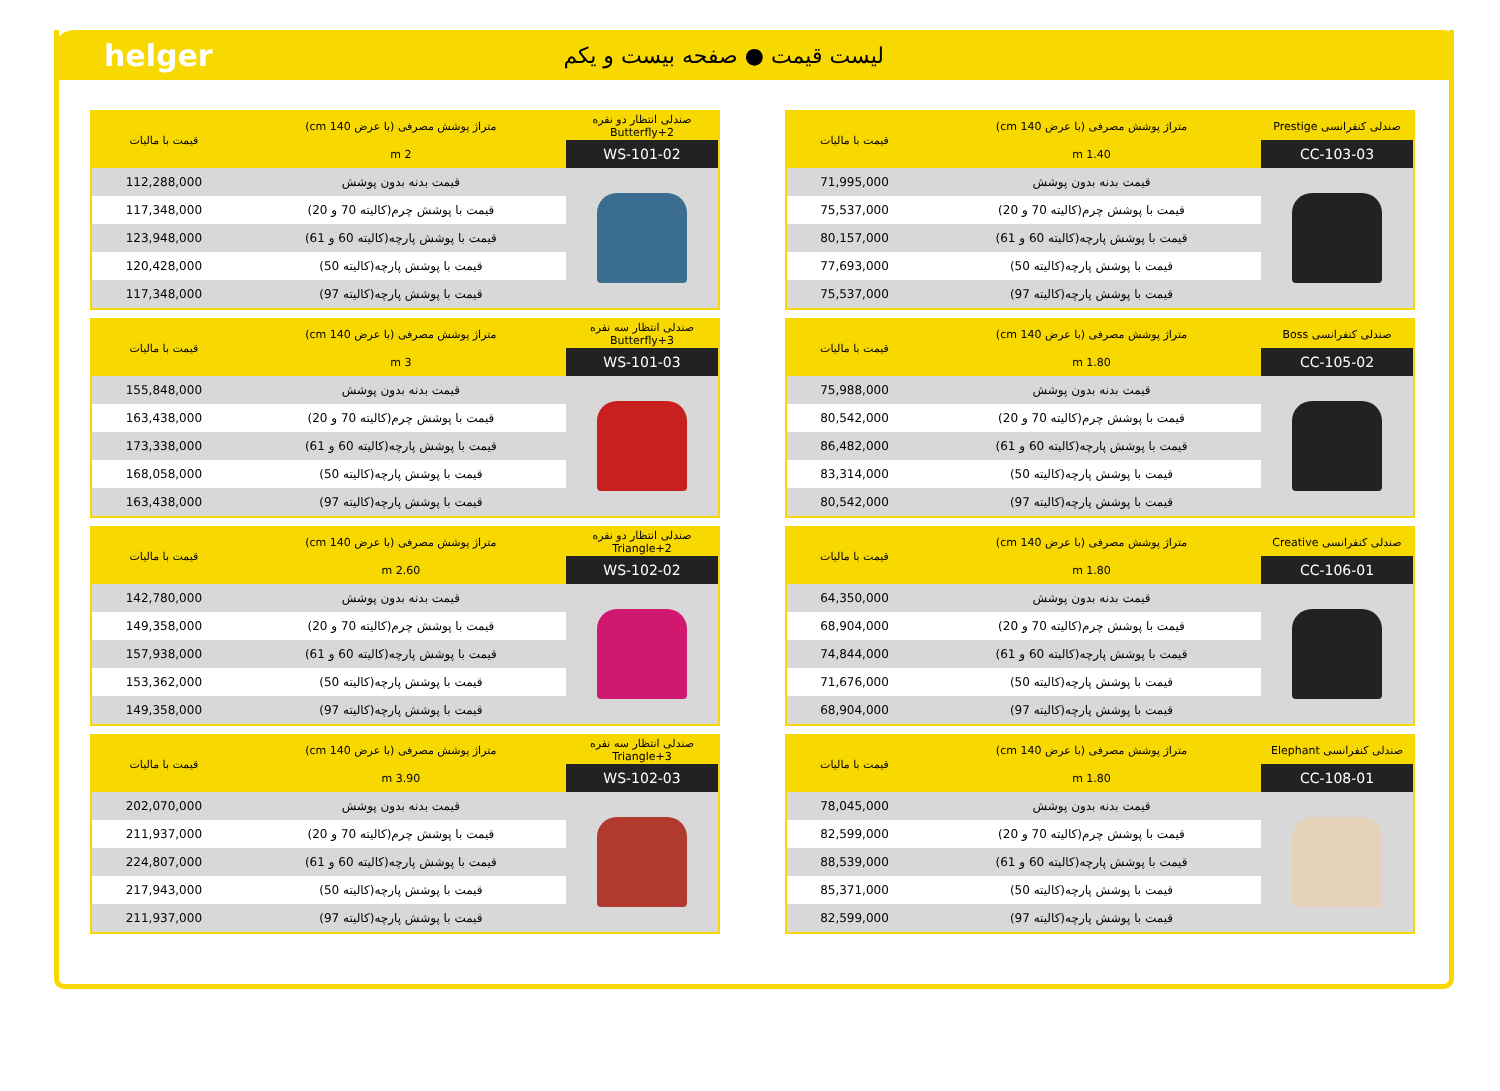helger لیست قیمت ● صفحه بیست و یکم
| صندلی کنفرانسی Prestige | متراژ پوشش مصرفی (با عرض 140 cm) | قیمت با مالیات |
| --- | --- | --- |
| CC-103-03 | 1.40 m | |
| | قیمت بدنه بدون پوشش | 71,995,000 |
| | قیمت با پوشش چرم(کالیته 70 و 20) | 75,537,000 |
| | قیمت با پوشش پارچه(کالیته 60 و 61) | 80,157,000 |
| | قیمت با پوشش پارچه(کالیته 50) | 77,693,000 |
| | قیمت با پوشش پارچه(کالیته 97) | 75,537,000 |
| صندلی کنفرانسی Boss | متراژ پوشش مصرفی (با عرض 140 cm) | قیمت با مالیات |
| --- | --- | --- |
| CC-105-02 | 1.80 m | |
| | قیمت بدنه بدون پوشش | 75,988,000 |
| | قیمت با پوشش چرم(کالیته 70 و 20) | 80,542,000 |
| | قیمت با پوشش پارچه(کالیته 60 و 61) | 86,482,000 |
| | قیمت با پوشش پارچه(کالیته 50) | 83,314,000 |
| | قیمت با پوشش پارچه(کالیته 97) | 80,542,000 |
| صندلی کنفرانسی Creative | متراژ پوشش مصرفی (با عرض 140 cm) | قیمت با مالیات |
| --- | --- | --- |
| CC-106-01 | 1.80 m | |
| | قیمت بدنه بدون پوشش | 64,350,000 |
| | قیمت با پوشش چرم(کالیته 70 و 20) | 68,904,000 |
| | قیمت با پوشش پارچه(کالیته 60 و 61) | 74,844,000 |
| | قیمت با پوشش پارچه(کالیته 50) | 71,676,000 |
| | قیمت با پوشش پارچه(کالیته 97) | 68,904,000 |
| صندلی کنفرانسی Elephant | متراژ پوشش مصرفی (با عرض 140 cm) | قیمت با مالیات |
| --- | --- | --- |
| CC-108-01 | 1.80 m | |
| | قیمت بدنه بدون پوشش | 78,045,000 |
| | قیمت با پوشش چرم(کالیته 70 و 20) | 82,599,000 |
| | قیمت با پوشش پارچه(کالیته 60 و 61) | 88,539,000 |
| | قیمت با پوشش پارچه(کالیته 50) | 85,371,000 |
| | قیمت با پوشش پارچه(کالیته 97) | 82,599,000 |
| صندلی انتظار دو نفره Butterfly+2 | متراژ پوشش مصرفی (با عرض 140 cm) | قیمت با مالیات |
| --- | --- | --- |
| WS-101-02 | 2 m | |
| | قیمت بدنه بدون پوشش | 112,288,000 |
| | قیمت با پوشش چرم(کالیته 70 و 20) | 117,348,000 |
| | قیمت با پوشش پارچه(کالیته 60 و 61) | 123,948,000 |
| | قیمت با پوشش پارچه(کالیته 50) | 120,428,000 |
| | قیمت با پوشش پارچه(کالیته 97) | 117,348,000 |
| صندلی انتظار سه نفره Butterfly+3 | متراژ پوشش مصرفی (با عرض 140 cm) | قیمت با مالیات |
| --- | --- | --- |
| WS-101-03 | 3 m | |
| | قیمت بدنه بدون پوشش | 155,848,000 |
| | قیمت با پوشش چرم(کالیته 70 و 20) | 163,438,000 |
| | قیمت با پوشش پارچه(کالیته 60 و 61) | 173,338,000 |
| | قیمت با پوشش پارچه(کالیته 50) | 168,058,000 |
| | قیمت با پوشش پارچه(کالیته 97) | 163,438,000 |
| صندلی انتظار دو نفره Triangle+2 | متراژ پوشش مصرفی (با عرض 140 cm) | قیمت با مالیات |
| --- | --- | --- |
| WS-102-02 | 2.60 m | |
| | قیمت بدنه بدون پوشش | 142,780,000 |
| | قیمت با پوشش چرم(کالیته 70 و 20) | 149,358,000 |
| | قیمت با پوشش پارچه(کالیته 60 و 61) | 157,938,000 |
| | قیمت با پوشش پارچه(کالیته 50) | 153,362,000 |
| | قیمت با پوشش پارچه(کالیته 97) | 149,358,000 |
| صندلی انتظار سه نفره Triangle+3 | متراژ پوشش مصرفی (با عرض 140 cm) | قیمت با مالیات |
| --- | --- | --- |
| WS-102-03 | 3.90 m | |
| | قیمت بدنه بدون پوشش | 202,070,000 |
| | قیمت با پوشش چرم(کالیته 70 و 20) | 211,937,000 |
| | قیمت با پوشش پارچه(کالیته 60 و 61) | 224,807,000 |
| | قیمت با پوشش پارچه(کالیته 50) | 217,943,000 |
| | قیمت با پوشش پارچه(کالیته 97) | 211,937,000 |